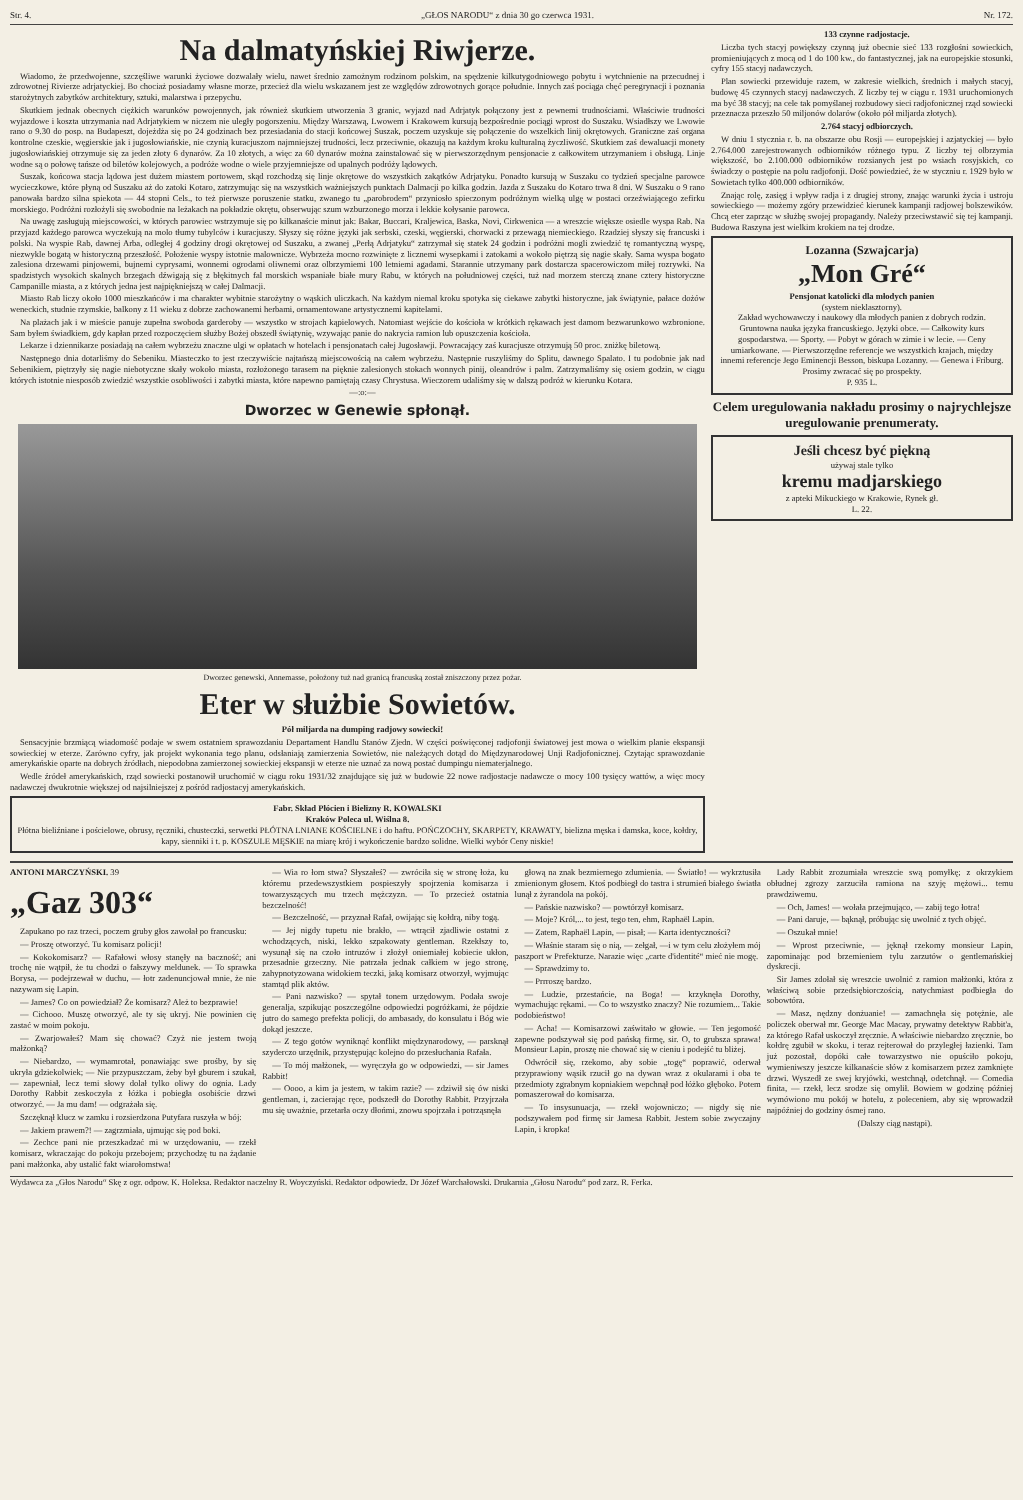Str. 4. „GŁOS NARODU“ z dnia 30 go czerwca 1931. Nr. 172.
Na dalmatyńskiej Riwjerze.
Wiadomo, że przedwojenne, szczęśliwe warunki życiowe dozwalały wielu, nawet średnio zamożnym rodzinom polskim, na spędzenie kilkutygodniowego pobytu i wytchnienie na przecudnej i zdrowotnej Rivierze adrjatyckiej. Bo chociaż posiadamy własne morze, przecież dla wielu wskazanem jest ze względów zdrowotnych gorące południe. Innych zaś pociąga chęć peregrynacji i poznania starożytnych zabytków architektury, sztuki, malarstwa i przepychu.
Skutkiem jednak obecnych ciężkich warunków powojennych, jak również skutkiem utworzenia 3 granic, wyjazd nad Adrjatyk połączony jest z pewnemi trudnościami. Właściwie trudności wyjazdowe i koszta utrzymania nad Adrjatykiem w niczem nie uległy pogorszeniu. Między Warszawą, Lwowem i Krakowem kursują bezpośrednie pociągi wprost do Suszaku. Wsiadłszy we Lwowie rano o 9.30 do posp. na Budapeszt, dojeżdża się po 24 godzinach bez przesiadania do stacji końcowej Suszak, poczem uzyskuje się połączenie do wszelkich linij okrętowych. Graniczne zaś organa kontrolne czeskie, węgierskie jak i jugosłowiańskie, nie czynią kuracjuszom najmniejszej trudności, lecz przeciwnie, okazują na każdym kroku kulturalną życzliwość. Skutkiem zaś dewaluacji monety jugosłowiańskiej otrzymuje się za jeden złoty 6 dynarów. Za 10 złotych, a więc za 60 dynarów można zainstalować się w pierwszorzędnym pensjonacie z całkowitem utrzymaniem i obsługą. Linje wodne są o połowę tańsze od biletów kolejowych, a podróże wodne o wiele przyjemniejsze od upalnych podróży lądowych.
Suszak, końcowa stacja lądowa jest dużem miastem portowem, skąd rozchodzą się linje okrętowe do wszystkich zakątków Adrjatyku. Ponadto kursują w Suszaku co tydzień specjalne parowce wycieczkowe, które płyną od Suszaku aż do zatoki Kotaro, zatrzymując się na wszystkich ważniejszych punktach Dalmacji po kilka godzin. Jazda z Suszaku do Kotaro trwa 8 dni. W Suszaku o 9 rano panowała bardzo silna spiekota — 44 stopni Cels., to też pierwsze poruszenie statku, zwanego tu „parobrodem“ przyniosło spieczonym podróżnym wielką ulgę w postaci orzeźwiającego zefirku morskiego. Podróżni rozłożyli się swobodnie na leżakach na pokładzie okrętu, obserwując szum wzburzonego morza i lekkie kołysanie parowca.
Na uwagę zasługują miejscowości, w których parowiec wstrzymuje się po kilkanaście minut jak: Bakar, Buccari, Kraljewica, Baska, Novi, Cirkwenica — a wreszcie większe osiedle wyspa Rab. Na przyjazd każdego parowca wyczekują na molo tłumy tubylców i kuracjuszy. Słyszy się różne języki jak serbski, czeski, węgierski, chorwacki z przewagą niemieckiego. Rzadziej słyszy się francuski i polski. Na wyspie Rab, dawnej Arba, odległej 4 godziny drogi okrętowej od Suszaku, a zwanej „Perłą Adrjatyku“ zatrzymał się statek 24 godzin i podróżni mogli zwiedzić tę romantyczną wyspę, niezwykle bogatą w historyczną przeszłość. Położenie wyspy istotnie malownicze. Wybrzeża mocno rozwinięte z licznemi wysepkami i zatokami a wokoło piętrzą się nagie skały. Sama wyspa bogato zalesiona drzewami pinjowemi, bujnemi cyprysami, wonnemi ogrodami oliwnemi oraz olbrzymiemi 100 letniemi agadami. Starannie utrzymany park dostarcza spacerowiczom miłej rozrywki. Na spadzistych wysokich skalnych brzegach dźwigają się z błękitnych fal morskich wspaniałe białe mury Rabu, w których na południowej części, tuż nad morzem sterczą znane cztery historyczne Campanille miasta, a z których jedna jest najpiękniejszą w całej Dalmacji.
Miasto Rab liczy około 1000 mieszkańców i ma charakter wybitnie starożytny o wąskich uliczkach. Na każdym niemal kroku spotyka się ciekawe zabytki historyczne, jak świątynie, pałace dożów weneckich, studnie rzymskie, balkony z 11 wieku z dobrze zachowanemi herbami, ornamentowane artystycznemi kapitelami.
Na plażach jak i w mieście panuje zupełna swoboda garderoby — wszystko w strojach kąpielowych. Natomiast wejście do kościoła w krótkich rękawach jest damom bezwarunkowo wzbronione. Sam byłem świadkiem, gdy kapłan przed rozpoczęciem służby Bożej obszedł świątynię, wzywając panie do nakrycia ramion lub opuszczenia kościoła.
Lekarze i dziennikarze posiadają na całem wybrzeżu znaczne ulgi w opłatach w hotelach i pensjonatach całej Jugosławji. Powracający zaś kuracjusze otrzymują 50 proc. zniżkę biletową.
Następnego dnia dotarliśmy do Sebeniku. Miasteczko to jest rzeczywiście najtańszą miejscowością na całem wybrzeżu. Następnie ruszyliśmy do Splitu, dawnego Spalato. I tu podobnie jak nad Sebenikiem, piętrzyły się nagie niebotyczne skały wokoło miasta, rozłożonego tarasem na pięknie zalesionych stokach wonnych pinij, oleandrów i palm. Zatrzymaliśmy się osiem godzin, w ciągu których istotnie niesposób zwiedzić wszystkie osobliwości i zabytki miasta, które napewno pamiętają czasy Chrystusa. Wieczorem udaliśmy się w dalszą podróż w kierunku Kotara.
—:o:—
Dworzec w Genewie spłonął.
Dworzec genewski, Annemasse, położony tuż nad granicą francuską został zniszczony przez pożar.
Eter w służbie Sowietów.
Pół miljarda na dumping radjowy sowiecki!
Sensacyjnie brzmiącą wiadomość podaje w swem ostatniem sprawozdaniu Departament Handlu Stanów Zjedn. W części poświęconej radjofonji światowej jest mowa o wielkim planie ekspansji sowieckiej w eterze. Zarówno cyfry, jak projekt wykonania tego planu, odsłaniają zamierzenia Sowietów, nie należących dotąd do Międzynarodowej Unji Radjofonicznej. Czytając sprawozdanie amerykańskie oparte na dobrych źródłach, niepodobna zamierzonej sowieckiej ekspansji w eterze nie uznać za nową postać dumpingu niematerjalnego.
Wedle źródeł amerykańskich, rząd sowiecki postanowił uruchomić w ciągu roku 1931/32 znajdujące się już w budowie 22 nowe radjostacje nadawcze o mocy 100 tysięcy wattów, a więc mocy nadawczej dwukrotnie większej od najsilniejszej z pośród radjostacyj amerykańskich.
Fabr. Skład Płócien i Bielizny R. KOWALSKI
Kraków Poleca ul. Wiślna 8.
Płótna bieliźniane i pościelowe, obrusy, ręczniki, chusteczki, serwetki PŁÓTNA LNIANE KOŚCIELNE i do haftu. POŃCZOCHY, SKARPETY, KRAWATY, bielizna męska i damska, koce, kołdry, kapy, sienniki i t. p. KOSZULE MĘSKIE na miarę krój i wykończenie bardzo solidne. Wielki wybór Ceny niskie!
133 czynne radjostacje.
Liczba tych stacyj powiększy czynną już obecnie sieć 133 rozgłośni sowieckich, promieniujących z mocą od 1 do 100 kw., do fantastycznej, jak na europejskie stosunki, cyfry 155 stacyj nadawczych.
Plan sowiecki przewiduje razem, w zakresie wielkich, średnich i małych stacyj, budowę 45 czynnych stacyj nadawczych. Z liczby tej w ciągu r. 1931 uruchomionych ma być 38 stacyj; na cele tak pomyślanej rozbudowy sieci radjofonicznej rząd sowiecki przeznacza przeszło 50 miljonów dolarów (około pół miljarda złotych).
2.764 stacyj odbiorczych.
W dniu 1 stycznia r. b. na obszarze obu Rosji — europejskiej i azjatyckiej — było 2.764.000 zarejestrowanych odbiorników różnego typu. Z liczby tej olbrzymia większość, bo 2.100.000 odbiorników rozsianych jest po wsiach rosyjskich, co świadczy o postępie na polu radjofonji. Dość powiedzieć, że w styczniu r. 1929 było w Sowietach tylko 400.000 odbiorników.
Znając rolę, zasięg i wpływ radja i z drugiej strony, znając warunki życia i ustroju sowieckiego — możemy zgóry przewidzieć kierunek kampanji radjowej bolszewików. Chcą eter zaprząc w służbę swojej propagandy. Należy przeciwstawić się tej kampanji. Budowa Raszyna jest wielkim krokiem na tej drodze.
Lozanna (Szwajcarja)
„Mon Gré“
Pensjonat katolicki dla młodych panien
(system nieklasztorny).
Zakład wychowawczy i naukowy dla młodych panien z dobrych rodzin. Gruntowna nauka języka francuskiego. Języki obce. — Całkowity kurs gospodarstwa. — Sporty. — Pobyt w górach w zimie i w lecie. — Ceny umiarkowane. — Pierwszorzędne referencje we wszystkich krajach, między innemi referencje Jego Eminencji Besson, biskupa Lozanny. — Genewa i Friburg.
Prosimy zwracać się po prospekty.
P. 935 L.
Celem uregulowania nakładu prosimy o najrychlejsze uregulowanie prenumeraty.
Jeśli chcesz być piękną
używaj stale tylko
kremu madjarskiego
z apteki Mikuckiego w Krakowie, Rynek gł.
L. 22.
ANTONI MARCZYŃSKI. 39
„Gaz 303“
Zapukano po raz trzeci, poczem gruby głos zawołał po francusku:
— Proszę otworzyć. Tu komisarz policji!
— Kokokomisarz? — Rafałowi włosy stanęły na baczność; ani trochę nie wątpił, że tu chodzi o fałszywy meldunek. — To sprawka Borysa, — podejrzewał w duchu, — łotr zadenuncjował mnie, że nie nazywam się Lapin.
— James? Co on powiedział? Że komisarz? Ależ to bezprawie!
— Cichooo. Muszę otworzyć, ale ty się ukryj. Nie powinien cię zastać w moim pokoju.
— Zwarjowałeś? Mam się chować? Czyż nie jestem twoją małżonką?
— Niebardzo, — wymamrotał, ponawiając swe prośby, by się ukryła gdziekolwiek; — Nie przypuszczam, żeby był gburem i szukał, — zapewniał, lecz temi słowy dolał tylko oliwy do ognia. Lady Dorothy Rabbit zeskoczyła z łóżka i pobiegła osobiście drzwi otworzyć. — Ja mu dam! — odgrażała się.
Szczęknął klucz w zamku i rozsierdzona Putyfara ruszyła w bój:
— Jakiem prawem?! — zagrzmiała, ujmując się pod boki.
— Zechce pani nie przeszkadzać mi w urzędowaniu, — rzekł komisarz, wkraczając do pokoju przebojem; przychodzę tu na żądanie pani małżonka, aby ustalić fakt wiarołomstwa!
— Wia ro łom stwa? Słyszałeś? — zwróciła się w stronę łoża, ku któremu przedewszystkiem pospieszyły spojrzenia komisarza i towarzyszących mu trzech mężczyzn. — To przecież ostatnia bezczelność!
— Bezczelność, — przyznał Rafał, owijając się kołdrą, niby togą.
— Jej nigdy tupetu nie brakło, — wtrącił zjadliwie ostatni z wchodzących, niski, lekko szpakowaty gentleman. Rzekłszy to, wysunął się na czoło intruzów i złożył oniemiałej kobiecie ukłon, przesadnie grzeczny. Nie patrzała jednak całkiem w jego stronę, zahypnotyzowana widokiem teczki, jaką komisarz otworzył, wyjmując stamtąd plik aktów.
— Pani nazwisko? — spytał tonem urzędowym. Podała swoje generalja, szpikując poszczególne odpowiedzi pogróżkami, że pójdzie jutro do samego prefekta policji, do ambasady, do konsulatu i Bóg wie dokąd jeszcze.
— Z tego gotów wyniknąć konflikt międzynarodowy, — parsknął szyderczo urzędnik, przystępując kolejno do przesłuchania Rafała.
— To mój małżonek, — wyręczyła go w odpowiedzi, — sir James Rabbit!
— Oooo, a kim ja jestem, w takim razie? — zdziwił się ów niski gentleman, i, zacierając ręce, podszedł do Dorothy Rabbit. Przyjrzała mu się uważnie, przetarła oczy dłońmi, znowu spojrzała i potrząsnęła
głową na znak bezmiernego zdumienia. — Światło! — wykrztusiła zmienionym głosem. Ktoś podbiegł do tastra i strumień białego światła lunął z żyrandola na pokój.
— Pańskie nazwisko? — powtórzył komisarz.
— Moje? Król,... to jest, tego ten, ehm, Raphaël Lapin.
— Zatem, Raphaël Lapin, — pisał; — Karta identyczności?
— Właśnie staram się o nią, — zełgał, —i w tym celu złożyłem mój paszport w Prefekturze. Narazie więc „carte d'identité“ mieć nie mogę.
— Sprawdzimy to.
— Prrroszę bardzo.
— Ludzie, przestańcie, na Boga! — krzyknęła Dorothy, wymachując rękami. — Co to wszystko znaczy? Nie rozumiem... Takie podobieństwo!
— Acha! — Komisarzowi zaświtało w głowie. — Ten jegomość zapewne podszywał się pod pańską firmę, sir. O, to grubsza sprawa! Monsieur Lapin, proszę nie chować się w cieniu i podejść tu bliżej.
Odwrócił się, rzekomo, aby sobie „togę“ poprawić, oderwał przyprawiony wąsik rzucił go na dywan wraz z okularami i oba te przedmioty zgrabnym kopniakiem wepchnął pod łóżko głęboko. Potem pomaszerował do komisarza.
— To insysunuacja, — rzekł wojowniczo; — nigdy się nie podszywałem pod firmę sir Jamesa Rabbit. Jestem sobie zwyczajny Lapin, i kropka!
Lady Rabbit zrozumiała wreszcie swą pomyłkę; z okrzykiem obłudnej zgrozy zarzuciła ramiona na szyję mężowi... temu prawdziwemu.
— Och, James! — wołała przejmująco, — zabij tego łotra!
— Pani daruje, — bąknął, próbując się uwolnić z tych objęć.
— Oszukał mnie!
— Wprost przeciwnie, — jęknął rzekomy monsieur Lapin, zapominając pod brzemieniem tylu zarzutów o gentlemańskiej dyskrecji.
Sir James zdołał się wreszcie uwolnić z ramion małżonki, która z właściwą sobie przedsiębiorczością, natychmiast podbiegła do sobowtóra.
— Masz, nędzny donżuanie! — zamachnęła się potężnie, ale policzek oberwał mr. George Mac Macay, prywatny detektyw Rabbit'a, za którego Rafał uskoczył zręcznie. A właściwie niebardzo zręcznie, bo kołdrę zgubił w skoku, i teraz rejterował do przyległej łazienki. Tam już pozostał, dopóki całe towarzystwo nie opuściło pokoju, wymieniwszy jeszcze kilkanaście słów z komisarzem przez zamknięte drzwi. Wyszedł ze swej kryjówki, westchnął, odetchnął. — Comedia finita, — rzekł, lecz srodze się omylił. Bowiem w godzinę później wymówiono mu pokój w hotelu, z poleceniem, aby się wprowadził najpóźniej do godziny ósmej rano.
(Dalszy ciąg nastąpi).
Wydawca za „Głos Narodu“ Skę z ogr. odpow. K. Holeksa. Redaktor naczelny R. Woyczyński. Redaktor odpowiedz. Dr Józef Warchałowski. Drukarnia „Głosu Narodu“ pod zarz. R. Ferka.